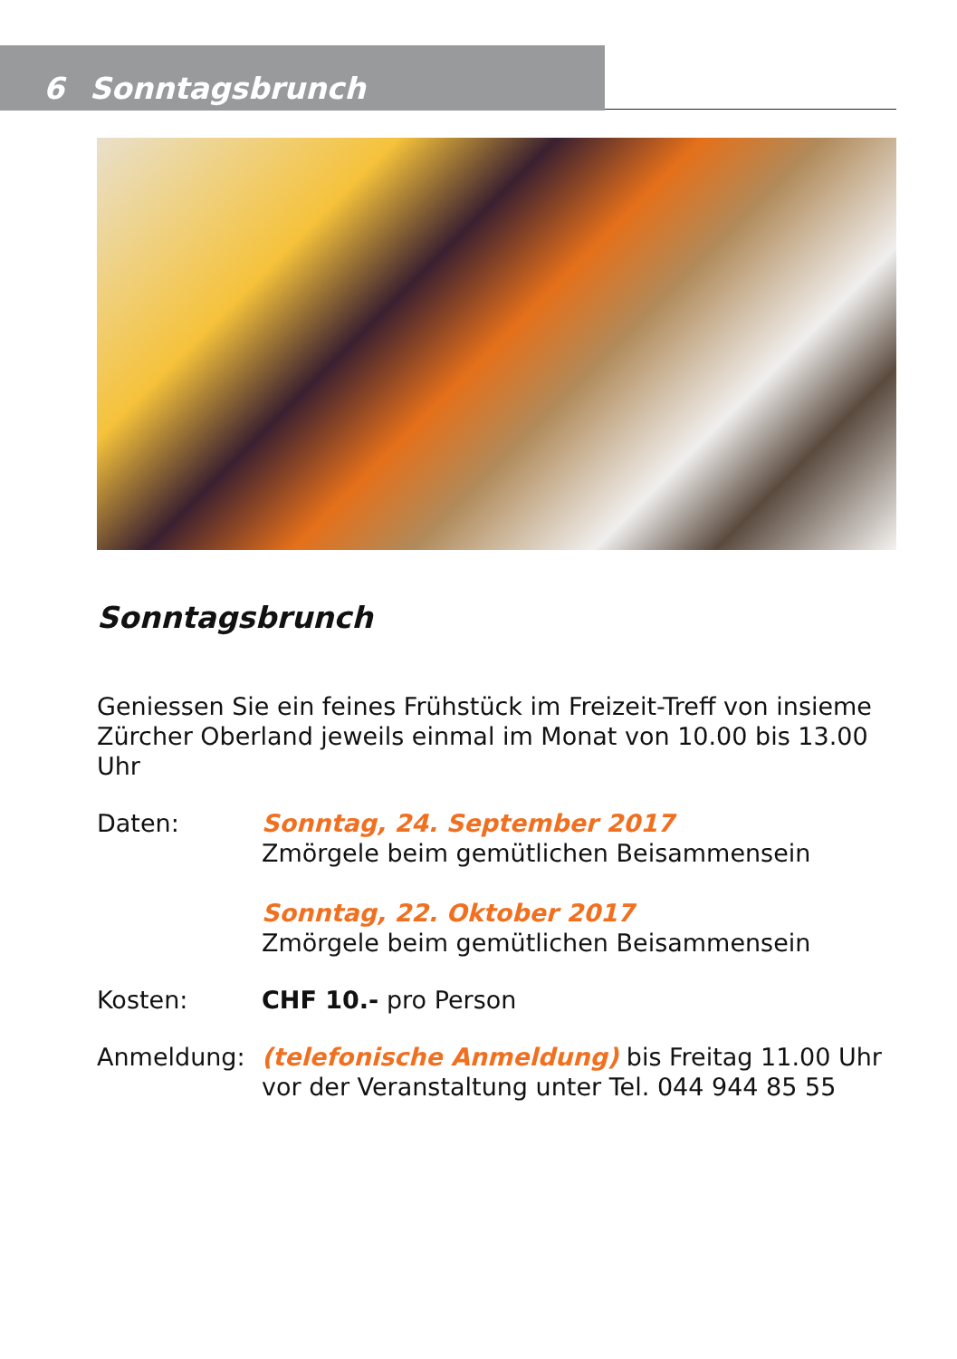6 Sonntagsbrunch
Sonntagsbrunch
Geniessen Sie ein feines Frühstück im Freizeit-Treff von insieme Zürcher Oberland jeweils einmal im Monat von 10.00 bis 13.00 Uhr
Daten: Sonntag, 24. September 2017
Zmörgele beim gemütlichen Beisammensein
Sonntag, 22. Oktober 2017
Zmörgele beim gemütlichen Beisammensein
Kosten: CHF 10.- pro Person
Anmeldung: (telefonische Anmeldung) bis Freitag 11.00 Uhr vor der Veranstaltung unter Tel. 044 944 85 55